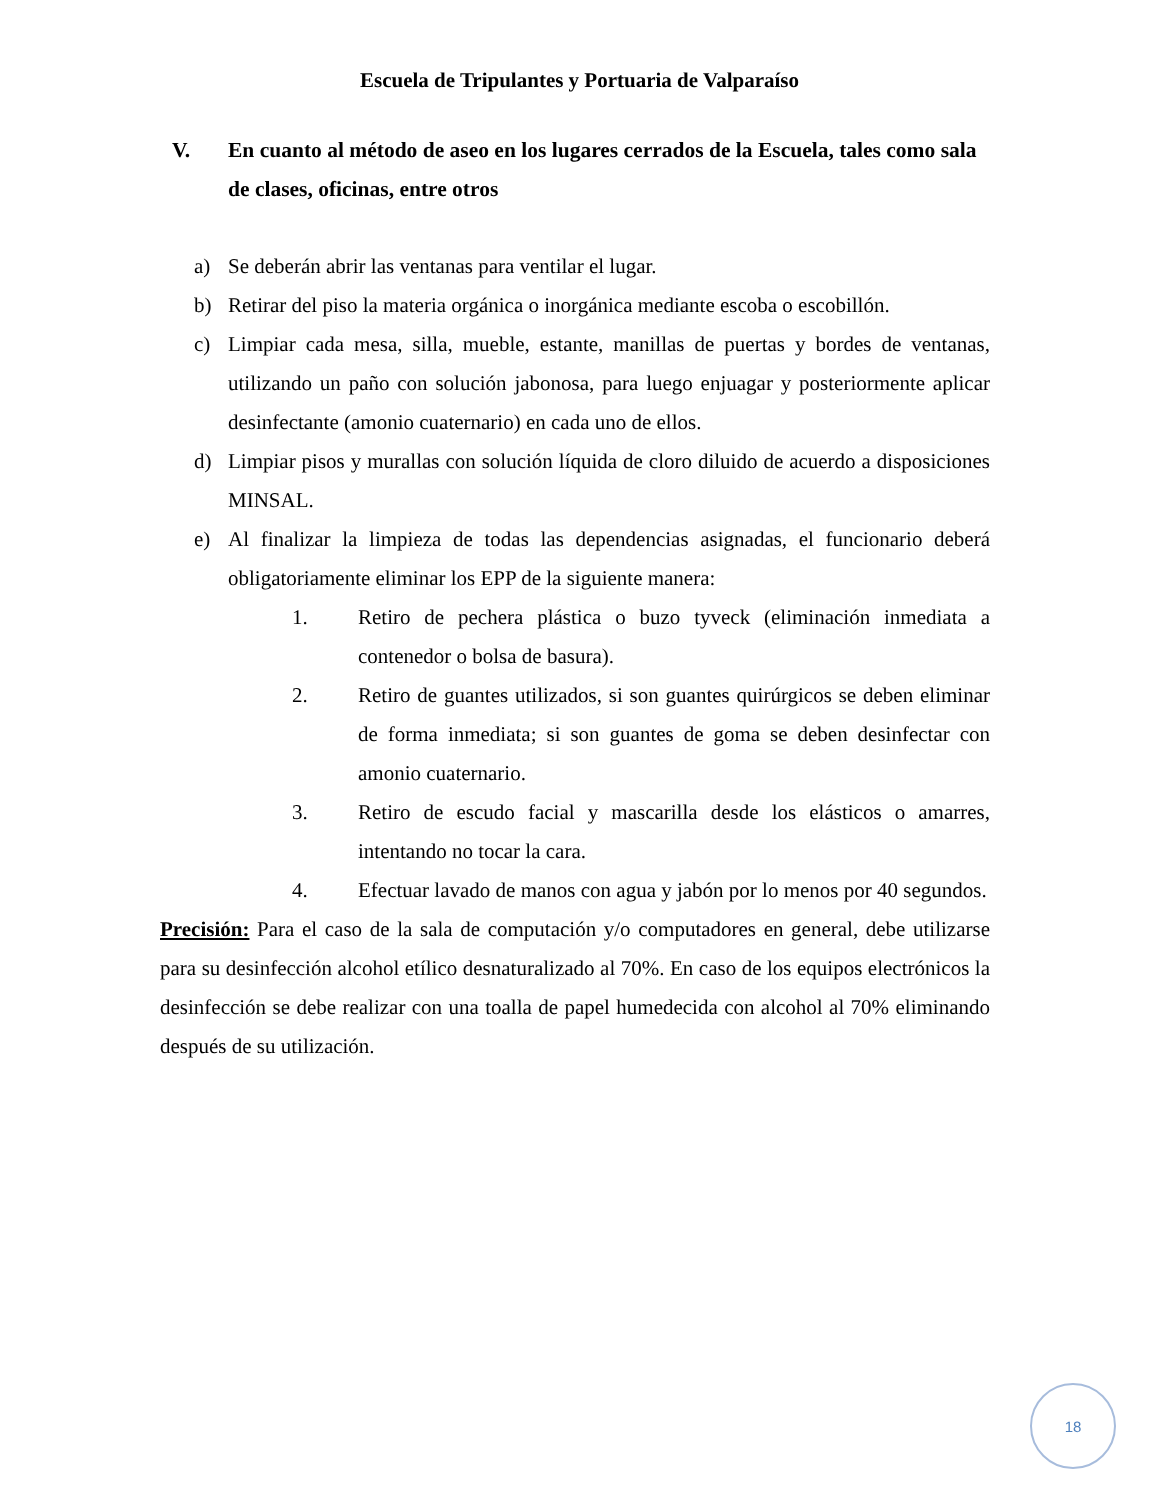Escuela de Tripulantes y Portuaria de Valparaíso
V. En cuanto al método de aseo en los lugares cerrados de la Escuela, tales como sala de clases, oficinas, entre otros
a) Se deberán abrir las ventanas para ventilar el lugar.
b) Retirar del piso la materia orgánica o inorgánica mediante escoba o escobillón.
c) Limpiar cada mesa, silla, mueble, estante, manillas de puertas y bordes de ventanas, utilizando un paño con solución jabonosa, para luego enjuagar y posteriormente aplicar desinfectante (amonio cuaternario) en cada uno de ellos.
d) Limpiar pisos y murallas con solución líquida de cloro diluido de acuerdo a disposiciones MINSAL.
e) Al finalizar la limpieza de todas las dependencias asignadas, el funcionario deberá obligatoriamente eliminar los EPP de la siguiente manera:
1. Retiro de pechera plástica o buzo tyveck (eliminación inmediata a contenedor o bolsa de basura).
2. Retiro de guantes utilizados, si son guantes quirúrgicos se deben eliminar de forma inmediata; si son guantes de goma se deben desinfectar con amonio cuaternario.
3. Retiro de escudo facial y mascarilla desde los elásticos o amarres, intentando no tocar la cara.
4. Efectuar lavado de manos con agua y jabón por lo menos por 40 segundos.
Precisión: Para el caso de la sala de computación y/o computadores en general, debe utilizarse para su desinfección alcohol etílico desnaturalizado al 70%. En caso de los equipos electrónicos la desinfección se debe realizar con una toalla de papel humedecida con alcohol al 70% eliminando después de su utilización.
18